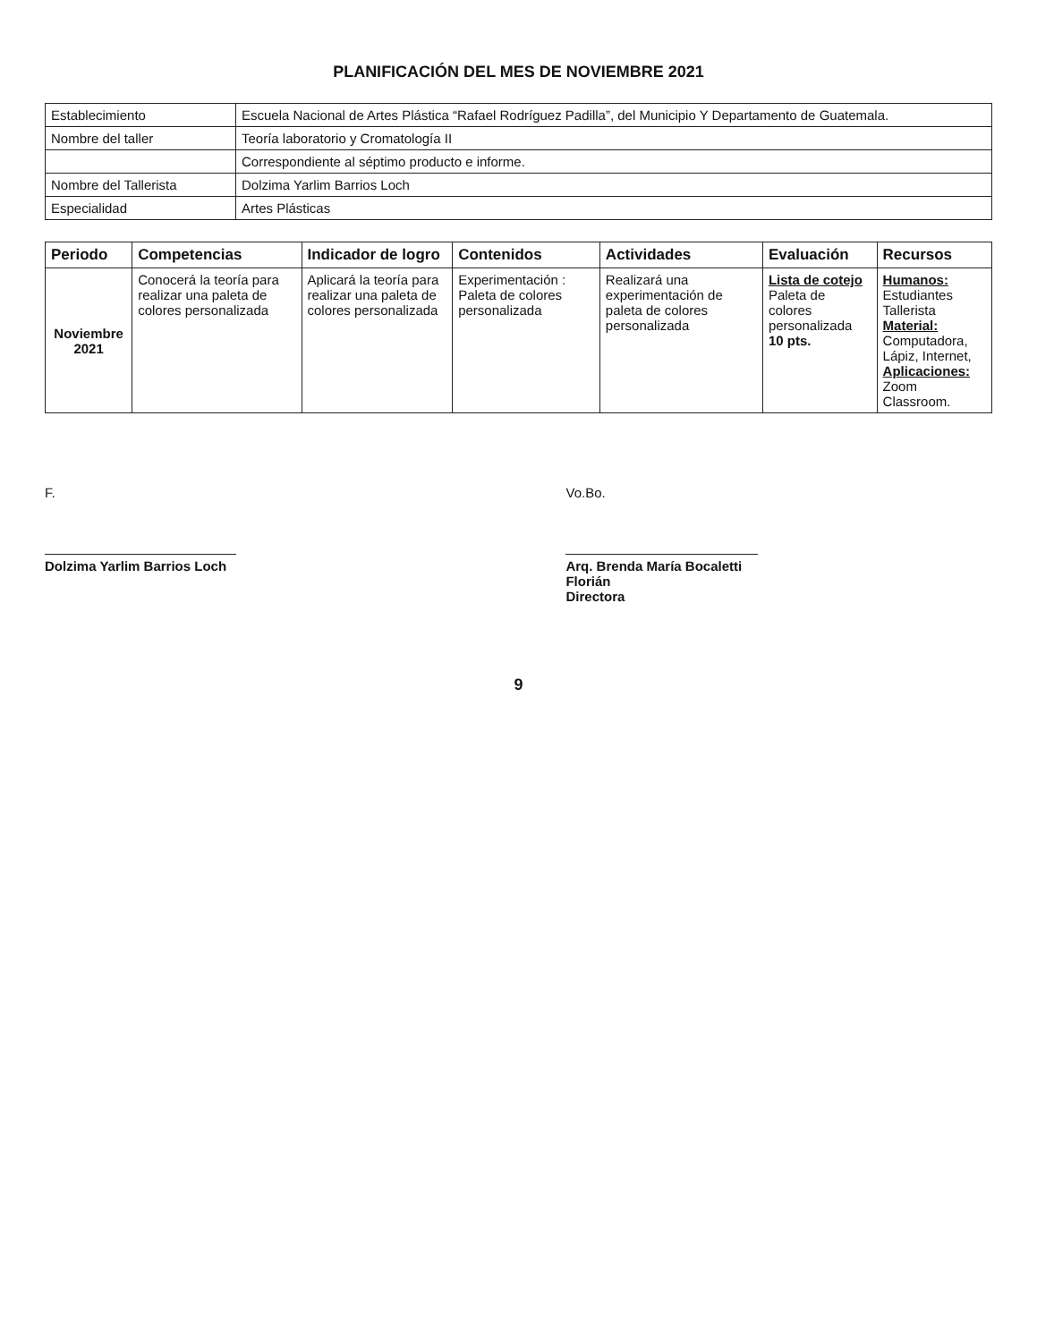PLANIFICACIÓN DEL MES DE NOVIEMBRE 2021
| Establecimiento | Escuela Nacional de Artes Plástica “Rafael Rodríguez Padilla”, del Municipio Y Departamento de Guatemala. |
| Nombre del taller | Teoría laboratorio y Cromatología II |
| | Correspondiente al séptimo producto e informe. |
| Nombre del Tallerista | Dolzima Yarlim Barrios Loch |
| Especialidad | Artes Plásticas |
| Periodo | Competencias | Indicador de logro | Contenidos | Actividades | Evaluación | Recursos |
| --- | --- | --- | --- | --- | --- | --- |
| Noviembre 2021 | Conocerá la teoría para realizar una paleta de colores personalizada | Aplicará la teoría para realizar una paleta de colores personalizada | Experimentación : Paleta de colores personalizada | Realizará una experimentación de paleta de colores personalizada | Lista de cotejo Paleta de colores personalizada 10 pts. | Humanos: Estudiantes Tallerista Material: Computadora, Lápiz, Internet, Aplicaciones: Zoom Classroom. |
F.
Dolzima Yarlim Barrios Loch
Vo.Bo.
Arq. Brenda María Bocaletti Florián
Directora
9